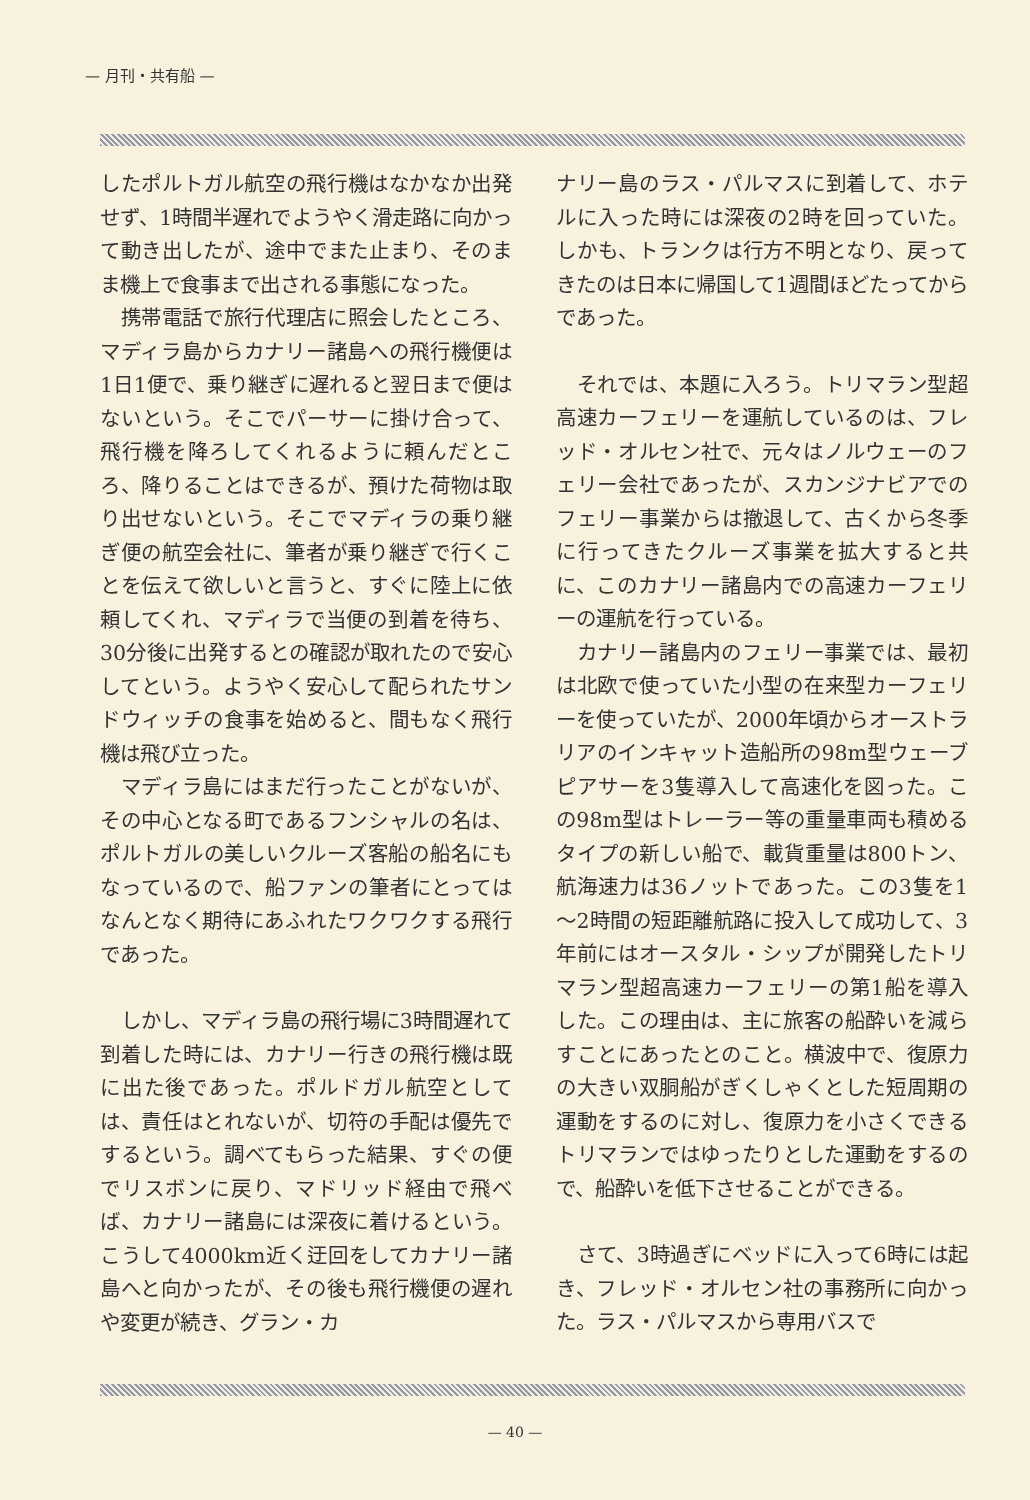— 月刊・共有船 —
したポルトガル航空の飛行機はなかなか出発せず、1時間半遅れでようやく滑走路に向かって動き出したが、途中でまた止まり、そのまま機上で食事まで出される事態になった。
携帯電話で旅行代理店に照会したところ、マディラ島からカナリー諸島への飛行機便は1日1便で、乗り継ぎに遅れると翌日まで便はないという。そこでパーサーに掛け合って、飛行機を降ろしてくれるように頼んだところ、降りることはできるが、預けた荷物は取り出せないという。そこでマディラの乗り継ぎ便の航空会社に、筆者が乗り継ぎで行くことを伝えて欲しいと言うと、すぐに陸上に依頼してくれ、マディラで当便の到着を待ち、30分後に出発するとの確認が取れたので安心してという。ようやく安心して配られたサンドウィッチの食事を始めると、間もなく飛行機は飛び立った。
マディラ島にはまだ行ったことがないが、その中心となる町であるフンシャルの名は、ポルトガルの美しいクルーズ客船の船名にもなっているので、船ファンの筆者にとってはなんとなく期待にあふれたワクワクする飛行であった。
しかし、マディラ島の飛行場に3時間遅れて到着した時には、カナリー行きの飛行機は既に出た後であった。ポルドガル航空としては、責任はとれないが、切符の手配は優先でするという。調べてもらった結果、すぐの便でリスボンに戻り、マドリッド経由で飛べば、カナリー諸島には深夜に着けるという。こうして4000km近く迂回をしてカナリー諸島へと向かったが、その後も飛行機便の遅れや変更が続き、グラン・カ
ナリー島のラス・パルマスに到着して、ホテルに入った時には深夜の2時を回っていた。しかも、トランクは行方不明となり、戻ってきたのは日本に帰国して1週間ほどたってからであった。
それでは、本題に入ろう。トリマラン型超高速カーフェリーを運航しているのは、フレッド・オルセン社で、元々はノルウェーのフェリー会社であったが、スカンジナビアでのフェリー事業からは撤退して、古くから冬季に行ってきたクルーズ事業を拡大すると共に、このカナリー諸島内での高速カーフェリーの運航を行っている。
カナリー諸島内のフェリー事業では、最初は北欧で使っていた小型の在来型カーフェリーを使っていたが、2000年頃からオーストラリアのインキャット造船所の98m型ウェーブピアサーを3隻導入して高速化を図った。この98m型はトレーラー等の重量車両も積めるタイプの新しい船で、載貨重量は800トン、航海速力は36ノットであった。この3隻を1～2時間の短距離航路に投入して成功して、3年前にはオースタル・シップが開発したトリマラン型超高速カーフェリーの第1船を導入した。この理由は、主に旅客の船酔いを減らすことにあったとのこと。横波中で、復原力の大きい双胴船がぎくしゃくとした短周期の運動をするのに対し、復原力を小さくできるトリマランではゆったりとした運動をするので、船酔いを低下させることができる。
さて、3時過ぎにベッドに入って6時には起き、フレッド・オルセン社の事務所に向かった。ラス・パルマスから専用バスで
— 40 —